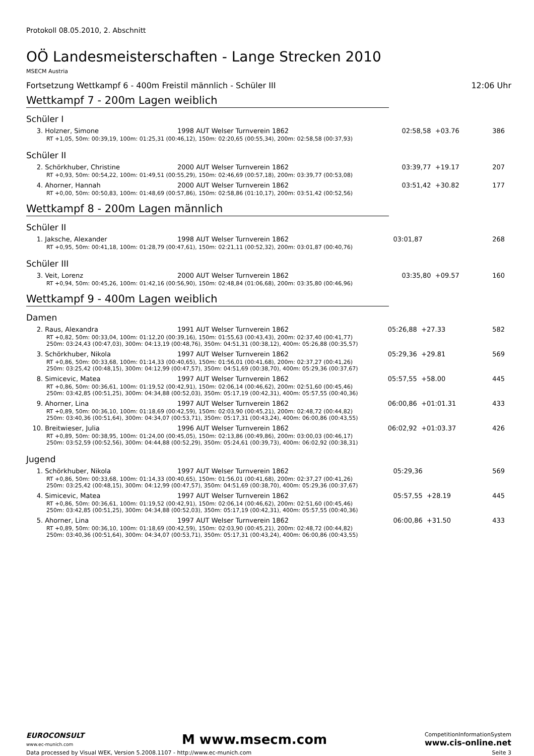Protokoll 08.05.2010, 2. Abschnitt
OÖ Landesmeisterschaften - Lange Strecken 2010
MSECM Austria
Fortsetzung Wettkampf 6 - 400m Freistil männlich - Schüler III 12:06 Uhr
Wettkampf 7 - 200m Lagen weiblich
Schüler I
| 3. Holzner, Simone | 1998 AUT Welser Turnverein 1862 | 02:58,58 | +03.76 | 386 |
| RT +1,05, 50m: 00:39,19, 100m: 01:25,31 (00:46,12), 150m: 02:20,65 (00:55,34), 200m: 02:58,58 (00:37,93) | | | | |
Schüler II
| 2. Schörkhuber, Christine | 2000 AUT Welser Turnverein 1862 | 03:39,77 | +19.17 | 207 |
| RT +0,93, 50m: 00:54,22, 100m: 01:49,51 (00:55,29), 150m: 02:46,69 (00:57,18), 200m: 03:39,77 (00:53,08) | | | | |
| 4. Ahorner, Hannah | 2000 AUT Welser Turnverein 1862 | 03:51,42 | +30.82 | 177 |
| RT +0,00, 50m: 00:50,83, 100m: 01:48,69 (00:57,86), 150m: 02:58,86 (01:10,17), 200m: 03:51,42 (00:52,56) | | | | |
Wettkampf 8 - 200m Lagen männlich
Schüler II
| 1. Jaksche, Alexander | 1998 AUT Welser Turnverein 1862 | 03:01,87 | | 268 |
| RT +0,95, 50m: 00:41,18, 100m: 01:28,79 (00:47,61), 150m: 02:21,11 (00:52,32), 200m: 03:01,87 (00:40,76) | | | | |
Schüler III
| 3. Veit, Lorenz | 2000 AUT Welser Turnverein 1862 | 03:35,80 | +09.57 | 160 |
| RT +0,94, 50m: 00:45,26, 100m: 01:42,16 (00:56,90), 150m: 02:48,84 (01:06,68), 200m: 03:35,80 (00:46,96) | | | | |
Wettkampf 9 - 400m Lagen weiblich
Damen
| 2. Raus, Alexandra | 1991 AUT Welser Turnverein 1862 | 05:26,88 | +27.33 | 582 |
| RT +0,82, 50m: 00:33,04, 100m: 01:12,20 (00:39,16), 150m: 01:55,63 (00:43,43), 200m: 02:37,40 (00:41,77) 250m: 03:24,43 (00:47,03), 300m: 04:13,19 (00:48,76), 350m: 04:51,31 (00:38,12), 400m: 05:26,88 (00:35,57) | | | | |
| 3. Schörkhuber, Nikola | 1997 AUT Welser Turnverein 1862 | 05:29,36 | +29.81 | 569 |
| RT +0,86, 50m: 00:33,68, 100m: 01:14,33 (00:40,65), 150m: 01:56,01 (00:41,68), 200m: 02:37,27 (00:41,26) 250m: 03:25,42 (00:48,15), 300m: 04:12,99 (00:47,57), 350m: 04:51,69 (00:38,70), 400m: 05:29,36 (00:37,67) | | | | |
| 8. Simicevic, Matea | 1997 AUT Welser Turnverein 1862 | 05:57,55 | +58.00 | 445 |
| RT +0,86, 50m: 00:36,61, 100m: 01:19,52 (00:42,91), 150m: 02:06,14 (00:46,62), 200m: 02:51,60 (00:45,46) 250m: 03:42,85 (00:51,25), 300m: 04:34,88 (00:52,03), 350m: 05:17,19 (00:42,31), 400m: 05:57,55 (00:40,36) | | | | |
| 9. Ahorner, Lina | 1997 AUT Welser Turnverein 1862 | 06:00,86 | +01:01.31 | 433 |
| RT +0,89, 50m: 00:36,10, 100m: 01:18,69 (00:42,59), 150m: 02:03,90 (00:45,21), 200m: 02:48,72 (00:44,82) 250m: 03:40,36 (00:51,64), 300m: 04:34,07 (00:53,71), 350m: 05:17,31 (00:43,24), 400m: 06:00,86 (00:43,55) | | | | |
| 10. Breitwieser, Julia | 1996 AUT Welser Turnverein 1862 | 06:02,92 | +01:03.37 | 426 |
| RT +0,89, 50m: 00:38,95, 100m: 01:24,00 (00:45,05), 150m: 02:13,86 (00:49,86), 200m: 03:00,03 (00:46,17) 250m: 03:52,59 (00:52,56), 300m: 04:44,88 (00:52,29), 350m: 05:24,61 (00:39,73), 400m: 06:02,92 (00:38,31) | | | | |
Jugend
| 1. Schörkhuber, Nikola | 1997 AUT Welser Turnverein 1862 | 05:29,36 | | 569 |
| RT +0,86, 50m: 00:33,68, 100m: 01:14,33 (00:40,65), 150m: 01:56,01 (00:41,68), 200m: 02:37,27 (00:41,26) 250m: 03:25,42 (00:48,15), 300m: 04:12,99 (00:47,57), 350m: 04:51,69 (00:38,70), 400m: 05:29,36 (00:37,67) | | | | |
| 4. Simicevic, Matea | 1997 AUT Welser Turnverein 1862 | 05:57,55 | +28.19 | 445 |
| RT +0,86, 50m: 00:36,61, 100m: 01:19,52 (00:42,91), 150m: 02:06,14 (00:46,62), 200m: 02:51,60 (00:45,46) 250m: 03:42,85 (00:51,25), 300m: 04:34,88 (00:52,03), 350m: 05:17,19 (00:42,31), 400m: 05:57,55 (00:40,36) | | | | |
| 5. Ahorner, Lina | 1997 AUT Welser Turnverein 1862 | 06:00,86 | +31.50 | 433 |
| RT +0,89, 50m: 00:36,10, 100m: 01:18,69 (00:42,59), 150m: 02:03,90 (00:45,21), 200m: 02:48,72 (00:44,82) 250m: 03:40,36 (00:51,64), 300m: 04:34,07 (00:53,71), 350m: 05:17,31 (00:43,24), 400m: 06:00,86 (00:43,55) | | | | |
EUROCONSULT
www.ec-munich.com M www.msecm.com CompetitionInformationSystem
www.cis-online.net
Data processed by Visual WEK, Version 5.2008.1107 - http://www.ec-munich.com Seite 3